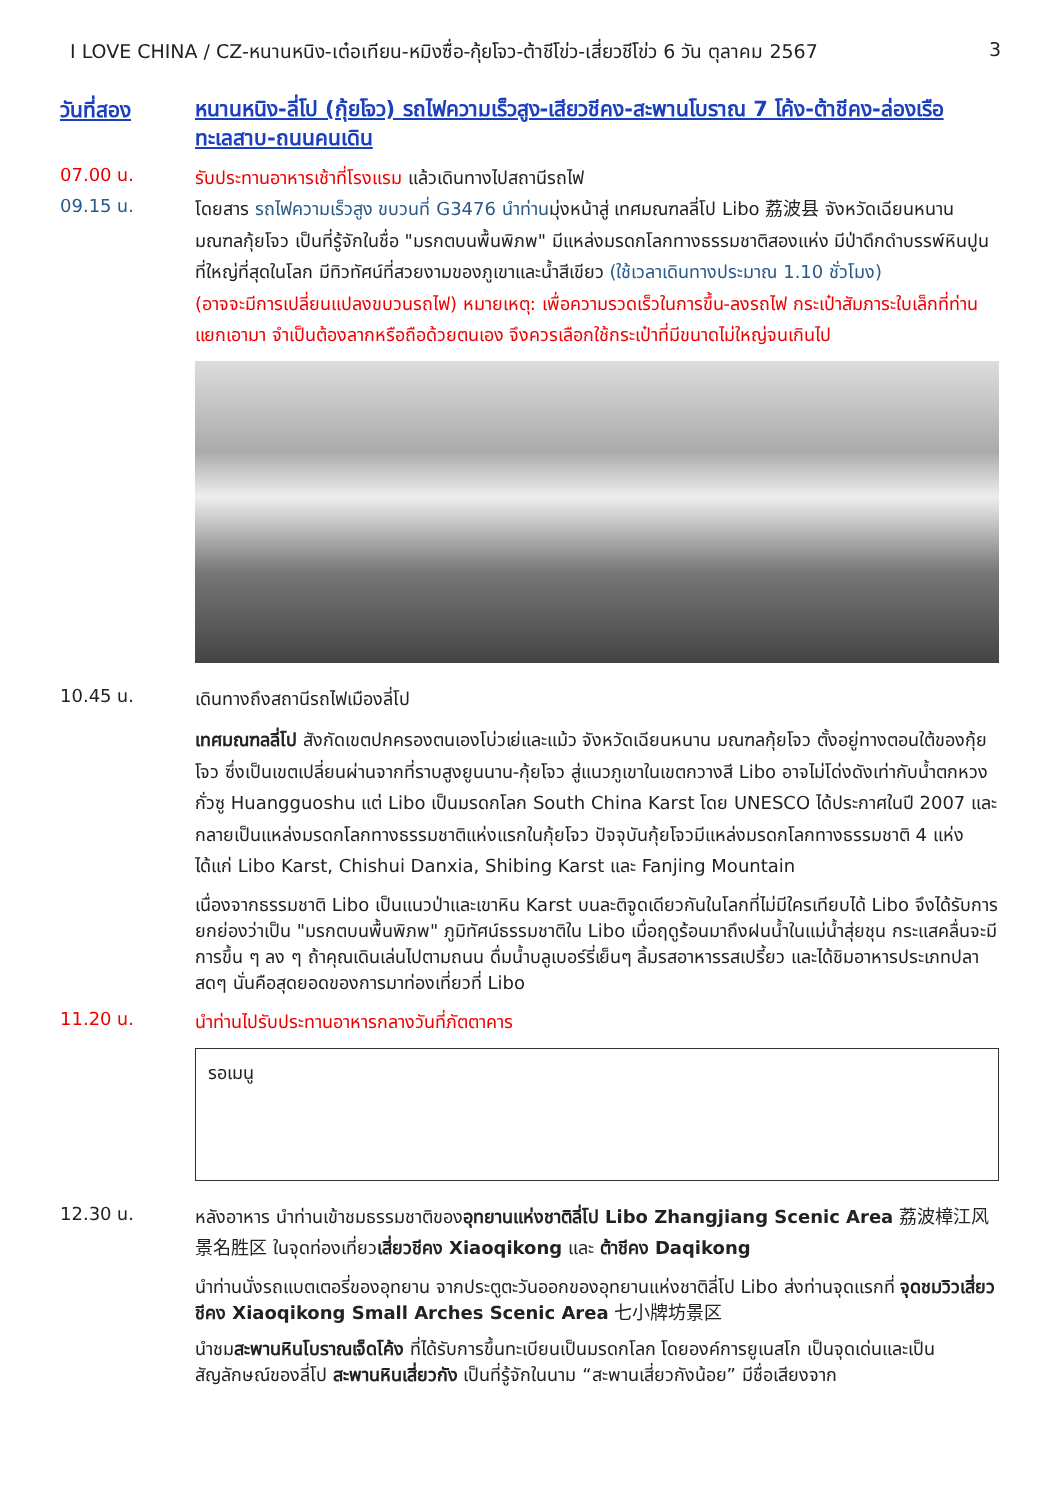I LOVE CHINA / CZ-หนานหนิง-เต๋อเทียน-หมิงซื่อ-กุ้ยโจว-ต้าชีโข่ว-เสี่ยวชีโข่ว 6 วัน ตุลาคม 2567 3
วันที่สอง
หนานหนิง-ลี่โป (กุ้ยโจว) รถไฟความเร็วสูง-เสียวชีคง-สะพานโบราณ 7 โค้ง-ต้าชีคง-ล่องเรือทะเลสาบ-ถนนคนเดิน
07.00 น.
รับประทานอาหารเช้าที่โรงแรม แล้วเดินทางไปสถานีรถไฟ
09.15 น.
โดยสาร รถไฟความเร็วสูง ขบวนที่ G3476 นำท่านมุ่งหน้าสู่ เทศมณฑลลี่โป Libo 荔波县 จังหวัดเฉียนหนาน มณฑลกุ้ยโจว เป็นที่รู้จักในชื่อ "มรกตบนพื้นพิภพ" มีแหล่งมรดกโลกทางธรรมชาติสองแห่ง มีป่าดึกดำบรรพ์หินปูนที่ใหญ่ที่สุดในโลก มีทิวทัศน์ที่สวยงามของภูเขาและน้ำสีเขียว (ใช้เวลาเดินทางประมาณ 1.10 ชั่วโมง)
(อาจจะมีการเปลี่ยนแปลงขบวนรถไฟ) หมายเหตุ: เพื่อความรวดเร็วในการขึ้น-ลงรถไฟ กระเป๋าสัมภาระใบเล็กที่ท่านแยกเอามา จำเป็นต้องลากหรือถือด้วยตนเอง จึงควรเลือกใช้กระเป๋าที่มีขนาดไม่ใหญ่จนเกินไป
10.45 น.
เดินทางถึงสถานีรถไฟเมืองลี่โป
เทศมณฑลลี่โป สังกัดเขตปกครองตนเองโบ่วเย่และแม้ว จังหวัดเฉียนหนาน มณฑลกุ้ยโจว ตั้งอยู่ทางตอนใต้ของกุ้ยโจว ซึ่งเป็นเขตเปลี่ยนผ่านจากที่ราบสูงยูนนาน-กุ้ยโจว สู่แนวภูเขาในเขตกวางสี Libo อาจไม่โด่งดังเท่ากับน้ำตกหวงกั่วซู Huangguoshu แต่ Libo เป็นมรดกโลก South China Karst โดย UNESCO ได้ประกาศในปี 2007 และกลายเป็นแหล่งมรดกโลกทางธรรมชาติแห่งแรกในกุ้ยโจว ปัจจุบันกุ้ยโจวมีแหล่งมรดกโลกทางธรรมชาติ 4 แห่ง ได้แก่ Libo Karst, Chishui Danxia, Shibing Karst และ Fanjing Mountain
เนื่องจากธรรมชาติ Libo เป็นแนวป่าและเขาหิน Karst บนละติจูดเดียวกันในโลกที่ไม่มีใครเทียบได้ Libo จึงได้รับการยกย่องว่าเป็น "มรกตบนพื้นพิภพ" ภูมิทัศน์ธรรมชาติใน Libo เมื่อฤดูร้อนมาถึงฝนน้ำในแม่น้ำสุ่ยชุน กระแสคลื่นจะมีการขึ้น ๆ ลง ๆ ถ้าคุณเดินเล่นไปตามถนน ดื่มน้ำบลูเบอร์รี่เย็นๆ ลิ้มรสอาหารรสเปรี้ยว และได้ชิมอาหารประเภทปลาสดๆ นั่นคือสุดยอดของการมาท่องเที่ยวที่ Libo
11.20 น.
นำท่านไปรับประทานอาหารกลางวันที่ภัตตาคาร
รอเมนู
12.30 น.
หลังอาหาร นำท่านเข้าชมธรรมชาติของอุทยานแห่งชาติลี่โป Libo Zhangjiang Scenic Area 荔波樟江风景名胜区 ในจุดท่องเที่ยวเสี่ยวชีคง Xiaoqikong และ ต้าชีคง Daqikong
นำท่านนั่งรถแบตเตอรี่ของอุทยาน จากประตูตะวันออกของอุทยานแห่งชาติลี่โป Libo ส่งท่านจุดแรกที่ จุดชมวิวเสี่ยวชีคง Xiaoqikong Small Arches Scenic Area 七小牌坊景区
นำชมสะพานหินโบราณเจ็ดโค้ง ที่ได้รับการขึ้นทะเบียนเป็นมรดกโลก โดยองค์การยูเนสโก เป็นจุดเด่นและเป็นสัญลักษณ์ของลี่โป สะพานหินเสี่ยวกัง เป็นที่รู้จักในนาม “สะพานเสี่ยวกังน้อย” มีชื่อเสียงจาก